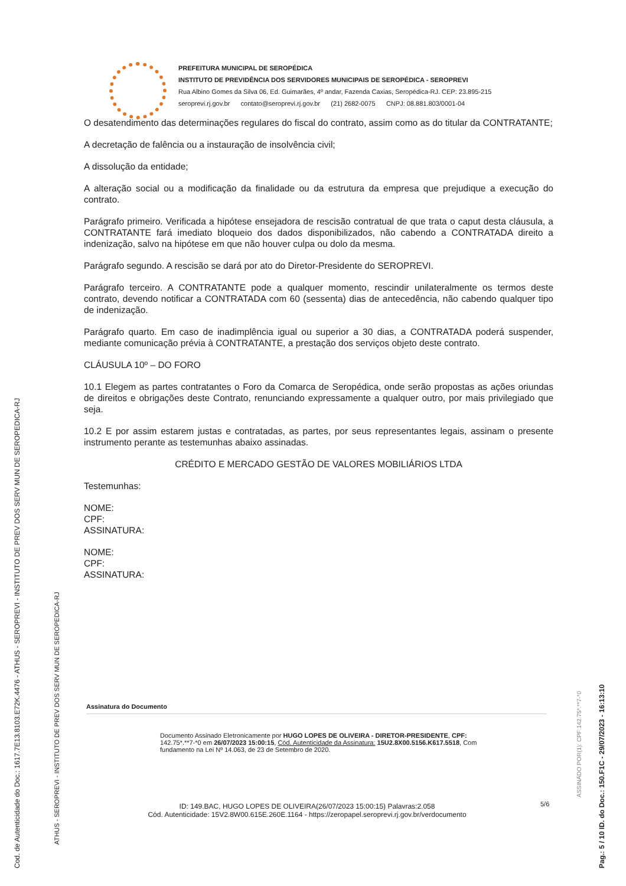Cod. de Autenticidade do Doc.: 1617.7E13.8103.E72K.4476 - ATHUS - SEROPREVI - INSTITUTO DE PREV DOS SERV MUN DE SEROPEDICA-RJ
ATHUS - SEROPREVI - INSTITUTO DE PREV DOS SERV MUN DE SEROPEDICA-RJ
Pag.: 5 / 10 ID. do Doc.: 150.F1C - 29/07/2023 - 16:13:10
ASSINADO POR(1): CPF:142.75*.**7-*0
PREFEITURA MUNICIPAL DE SEROPÉDICA
INSTITUTO DE PREVIDÊNCIA DOS SERVIDORES MUNICIPAIS DE SEROPÉDICA - SEROPREVI
Rua Albino Gomes da Silva 06, Ed. Guimarães, 4º andar, Fazenda Caxias, Seropédica-RJ. CEP: 23.895-215
seroprevi.rj.gov.br contato@seroprevi.rj.gov.br (21) 2682-0075 CNPJ: 08.881.803/0001-04
O desatendimento das determinações regulares do fiscal do contrato, assim como as do titular da CONTRATANTE;
A decretação de falência ou a instauração de insolvência civil;
A dissolução da entidade;
A alteração social ou a modificação da finalidade ou da estrutura da empresa que prejudique a execução do contrato.
Parágrafo primeiro. Verificada a hipótese ensejadora de rescisão contratual de que trata o caput desta cláusula, a CONTRATANTE fará imediato bloqueio dos dados disponibilizados, não cabendo a CONTRATADA direito a indenização, salvo na hipótese em que não houver culpa ou dolo da mesma.
Parágrafo segundo. A rescisão se dará por ato do Diretor-Presidente do SEROPREVI.
Parágrafo terceiro. A CONTRATANTE pode a qualquer momento, rescindir unilateralmente os termos deste contrato, devendo notificar a CONTRATADA com 60 (sessenta) dias de antecedência, não cabendo qualquer tipo de indenização.
Parágrafo quarto. Em caso de inadimplência igual ou superior a 30 dias, a CONTRATADA poderá suspender, mediante comunicação prévia à CONTRATANTE, a prestação dos serviços objeto deste contrato.
CLÁUSULA 10º – DO FORO
10.1 Elegem as partes contratantes o Foro da Comarca de Seropédica, onde serão propostas as ações oriundas de direitos e obrigações deste Contrato, renunciando expressamente a qualquer outro, por mais privilegiado que seja.
10.2 E por assim estarem justas e contratadas, as partes, por seus representantes legais, assinam o presente instrumento perante as testemunhas abaixo assinadas.
CRÉDITO E MERCADO GESTÃO DE VALORES MOBILIÁRIOS LTDA
Testemunhas:
NOME:
CPF:
ASSINATURA:
NOME:
CPF:
ASSINATURA:
Assinatura do Documento
Documento Assinado Eletronicamente por HUGO LOPES DE OLIVEIRA - DIRETOR-PRESIDENTE, CPF: 142.75*.**7-*0 em 26/07/2023 15:00:15, Cód. Autenticidade da Assinatura: 15U2.8X00.5156.K617.5518, Com fundamento na Lei Nº 14.063, de 23 de Setembro de 2020.
ID: 149.BAC, HUGO LOPES DE OLIVEIRA(26/07/2023 15:00:15) Palavras:2.058
Cód. Autenticidade: 15V2.8W00.615E.260E.1164 - https://zeropapel.seroprevi.rj.gov.br/verdocumento
5/6